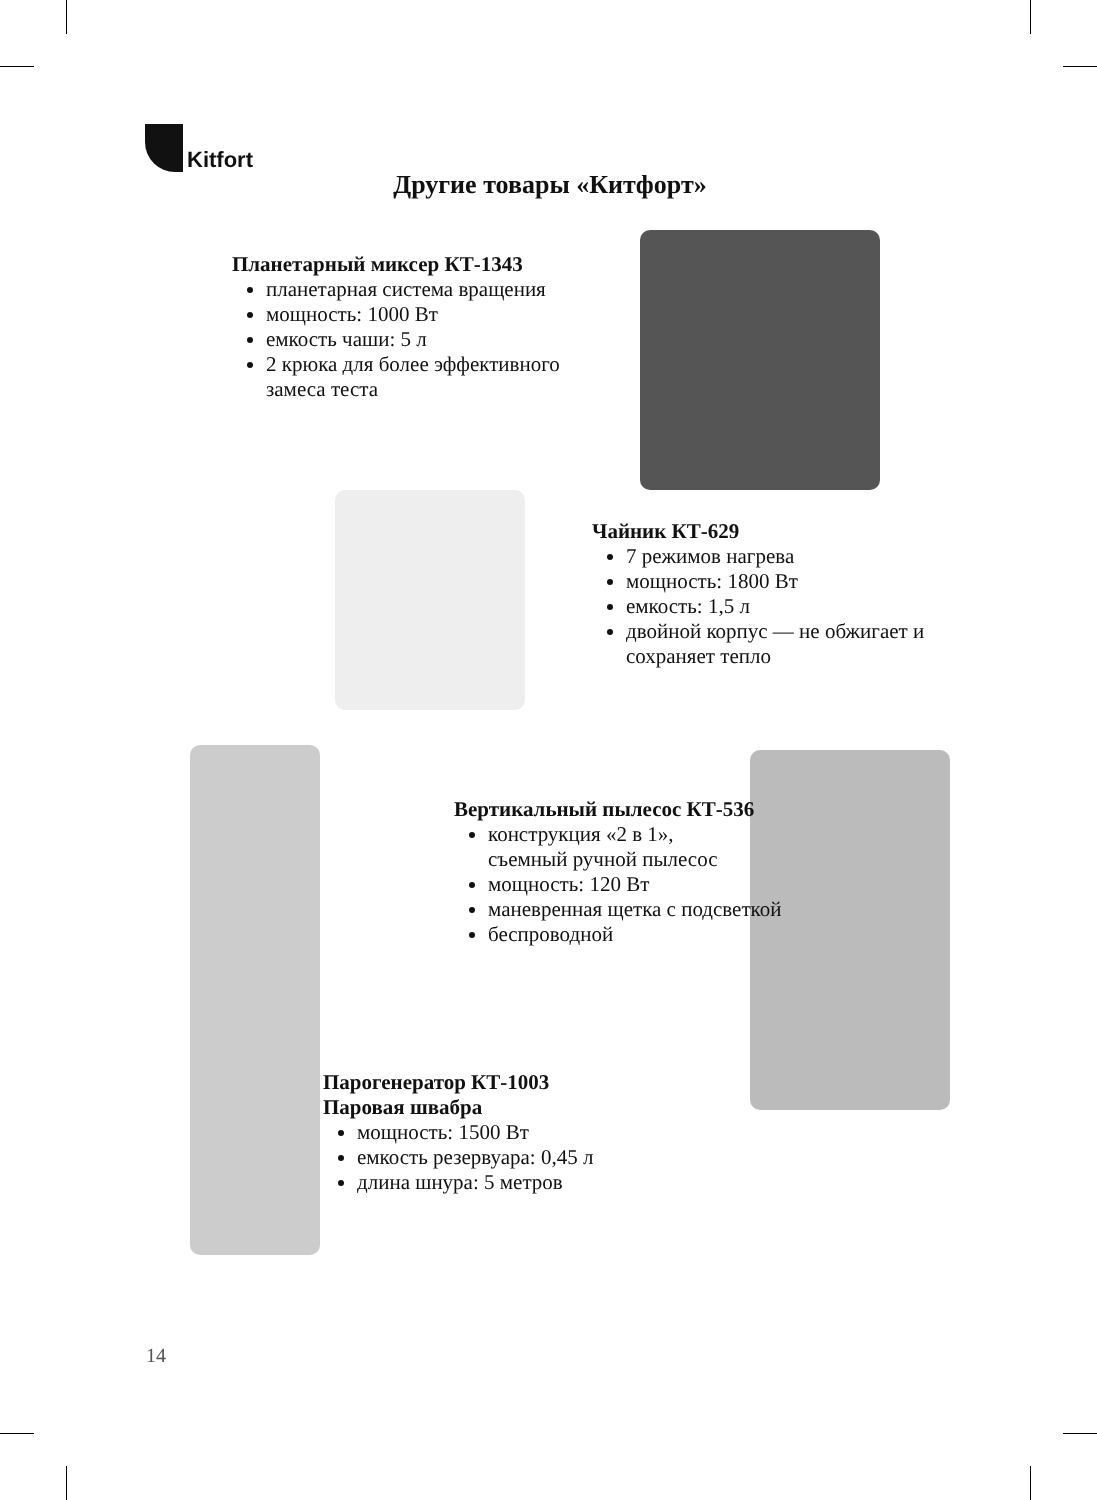Kitfort
Другие товары «Китфорт»
Планетарный миксер КТ-1343
планетарная система вращения
мощность: 1000 Вт
емкость чаши: 5 л
2 крюка для более эффективного
замеса теста
Чайник КТ-629
7 режимов нагрева
мощность: 1800 Вт
емкость: 1,5 л
двойной корпус — не обжигает и
сохраняет тепло
Вертикальный пылесос КТ-536
конструкция «2 в 1»,
съемный ручной пылесос
мощность: 120 Вт
маневренная щетка с подсветкой
беспроводной
Парогенератор КТ-1003
Паровая швабра
мощность: 1500 Вт
емкость резервуара: 0,45 л
длина шнура: 5 метров
14